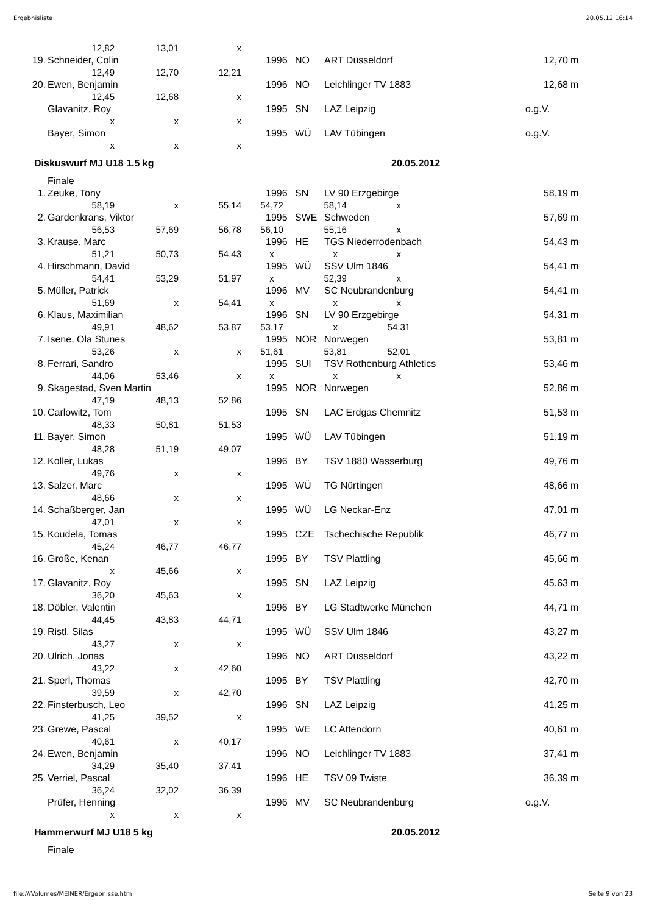Ergebnisliste 20.05.12 16:14
| | 12,82 | 13,01 | x | | | | | |
| 19. | Schneider, Colin | | | 1996 | NO | ART Düsseldorf | 12,70 | m |
| | 12,49 | 12,70 | 12,21 | | | | | |
| 20. | Ewen, Benjamin | | | 1996 | NO | Leichlinger TV 1883 | 12,68 | m |
| | 12,45 | 12,68 | x | | | | | |
| | Glavanitz, Roy | | | 1995 | SN | LAZ Leipzig | o.g.V. | |
| | x | x | x | | | | | |
| | Bayer, Simon | | | 1995 | WÜ | LAV Tübingen | o.g.V. | |
| | x | x | x | | | | | |
| Diskuswurf MJ U18 1.5 kg | | | | | | 20.05.2012 | | |
| | Finale | | | | | | | |
| 1. | Zeuke, Tony | | | 1996 | SN | LV 90 Erzgebirge | 58,19 | m |
| | 58,19 | x | 55,14 | 54,72 58,14 x | | | | |
| 2. | Gardenkrans, Viktor | | | 1995 | SWE | Schweden | 57,69 | m |
| | 56,53 | 57,69 | 56,78 | 56,10 55,16 x | | | | |
| 3. | Krause, Marc | | | 1996 | HE | TGS Niederrodenbach | 54,43 | m |
| | 51,21 | 50,73 | 54,43 | x x x | | | | |
| 4. | Hirschmann, David | | | 1995 | WÜ | SSV Ulm 1846 | 54,41 | m |
| | 54,41 | 53,29 | 51,97 | x 52,39 x | | | | |
| 5. | Müller, Patrick | | | 1996 | MV | SC Neubrandenburg | 54,41 | m |
| | 51,69 | x | 54,41 | x x x | | | | |
| 6. | Klaus, Maximilian | | | 1996 | SN | LV 90 Erzgebirge | 54,31 | m |
| | 49,91 | 48,62 | 53,87 | 53,17 x 54,31 | | | | |
| 7. | Isene, Ola Stunes | | | 1995 | NOR | Norwegen | 53,81 | m |
| | 53,26 | x | x | 51,61 53,81 52,01 | | | | |
| 8. | Ferrari, Sandro | | | 1995 | SUI | TSV Rothenburg Athletics | 53,46 | m |
| | 44,06 | 53,46 | x | x x x | | | | |
| 9. | Skagestad, Sven Martin | | | 1995 | NOR | Norwegen | 52,86 | m |
| | 47,19 | 48,13 | 52,86 | | | | | |
| 10. | Carlowitz, Tom | | | 1995 | SN | LAC Erdgas Chemnitz | 51,53 | m |
| | 48,33 | 50,81 | 51,53 | | | | | |
| 11. | Bayer, Simon | | | 1995 | WÜ | LAV Tübingen | 51,19 | m |
| | 48,28 | 51,19 | 49,07 | | | | | |
| 12. | Koller, Lukas | | | 1996 | BY | TSV 1880 Wasserburg | 49,76 | m |
| | 49,76 | x | x | | | | | |
| 13. | Salzer, Marc | | | 1995 | WÜ | TG Nürtingen | 48,66 | m |
| | 48,66 | x | x | | | | | |
| 14. | Schaßberger, Jan | | | 1995 | WÜ | LG Neckar-Enz | 47,01 | m |
| | 47,01 | x | x | | | | | |
| 15. | Koudela, Tomas | | | 1995 | CZE | Tschechische Republik | 46,77 | m |
| | 45,24 | 46,77 | 46,77 | | | | | |
| 16. | Große, Kenan | | | 1995 | BY | TSV Plattling | 45,66 | m |
| | x | 45,66 | x | | | | | |
| 17. | Glavanitz, Roy | | | 1995 | SN | LAZ Leipzig | 45,63 | m |
| | 36,20 | 45,63 | x | | | | | |
| 18. | Döbler, Valentin | | | 1996 | BY | LG Stadtwerke München | 44,71 | m |
| | 44,45 | 43,83 | 44,71 | | | | | |
| 19. | Ristl, Silas | | | 1995 | WÜ | SSV Ulm 1846 | 43,27 | m |
| | 43,27 | x | x | | | | | |
| 20. | Ulrich, Jonas | | | 1996 | NO | ART Düsseldorf | 43,22 | m |
| | 43,22 | x | 42,60 | | | | | |
| 21. | Sperl, Thomas | | | 1995 | BY | TSV Plattling | 42,70 | m |
| | 39,59 | x | 42,70 | | | | | |
| 22. | Finsterbusch, Leo | | | 1996 | SN | LAZ Leipzig | 41,25 | m |
| | 41,25 | 39,52 | x | | | | | |
| 23. | Grewe, Pascal | | | 1995 | WE | LC Attendorn | 40,61 | m |
| | 40,61 | x | 40,17 | | | | | |
| 24. | Ewen, Benjamin | | | 1996 | NO | Leichlinger TV 1883 | 37,41 | m |
| | 34,29 | 35,40 | 37,41 | | | | | |
| 25. | Verriel, Pascal | | | 1996 | HE | TSV 09 Twiste | 36,39 | m |
| | 36,24 | 32,02 | 36,39 | | | | | |
| | Prüfer, Henning | | | 1996 | MV | SC Neubrandenburg | o.g.V. | |
| | x | x | x | | | | | |
| Hammerwurf MJ U18 5 kg | | | | | | 20.05.2012 | | |
| | Finale | | | | | | | |
file:///Volumes/MEINER/Ergebnisse.htm Seite 9 von 23